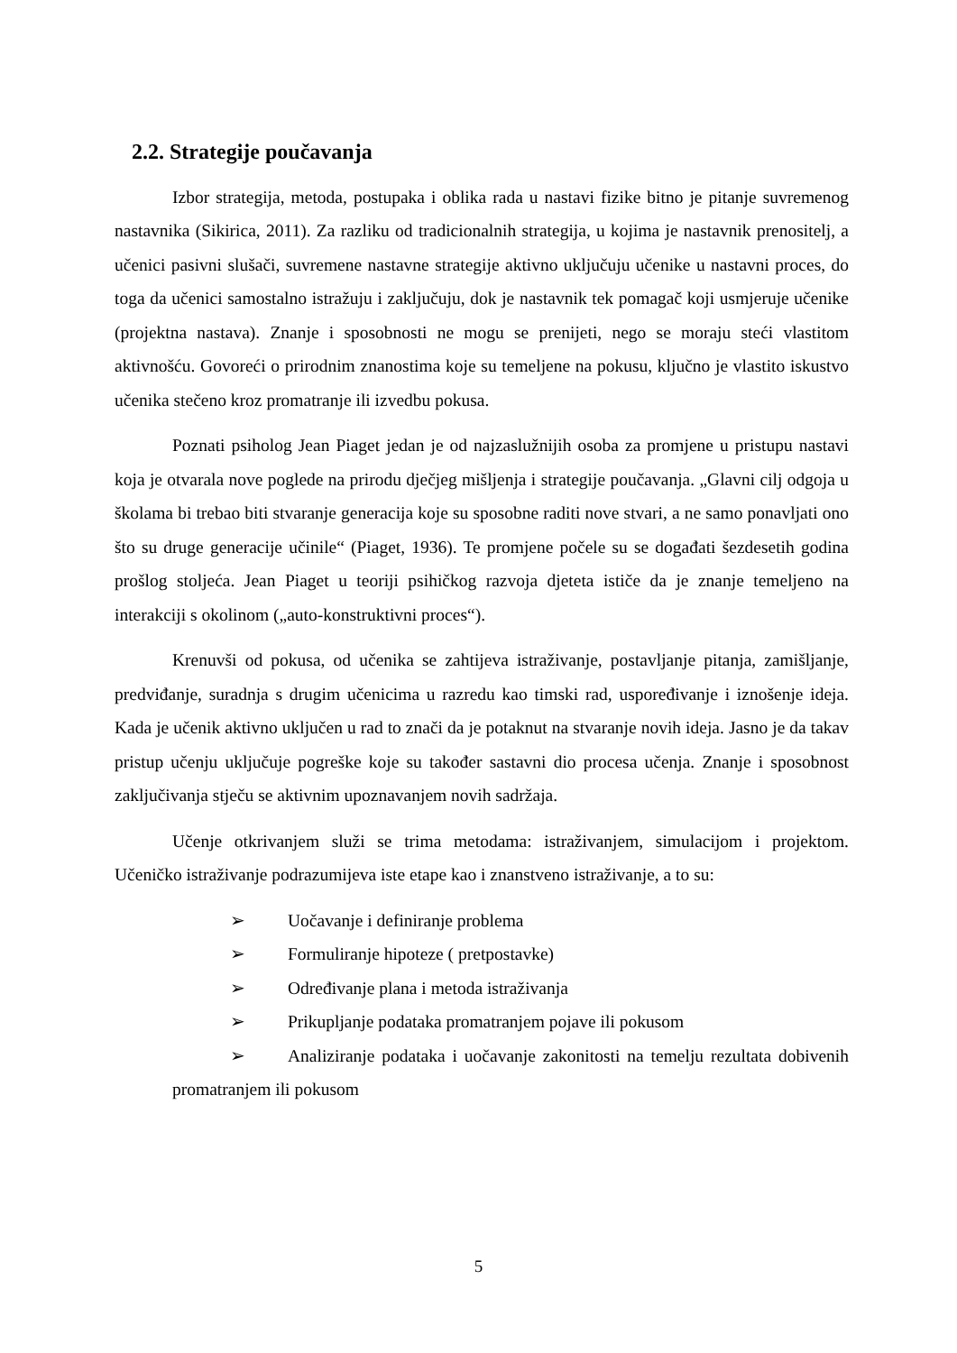2.2. Strategije poučavanja
Izbor strategija, metoda, postupaka i oblika rada u nastavi fizike bitno je pitanje suvremenog nastavnika (Sikirica, 2011). Za razliku od tradicionalnih strategija, u kojima je nastavnik prenositelj, a učenici pasivni slušači, suvremene nastavne strategije aktivno uključuju učenike u nastavni proces, do toga da učenici samostalno istražuju i zaključuju, dok je nastavnik tek pomagač koji usmjeruje učenike (projektna nastava). Znanje i sposobnosti ne mogu se prenijeti, nego se moraju steći vlastitom aktivnošću. Govoreći o prirodnim znanostima koje su temeljene na pokusu, ključno je vlastito iskustvo učenika stečeno kroz promatranje ili izvedbu pokusa.
Poznati psiholog Jean Piaget jedan je od najzaslužnijih osoba za promjene u pristupu nastavi koja je otvarala nove poglede na prirodu dječjeg mišljenja i strategije poučavanja. „Glavni cilj odgoja u školama bi trebao biti stvaranje generacija koje su sposobne raditi nove stvari, a ne samo ponavljati ono što su druge generacije učinile“ (Piaget, 1936). Te promjene počele su se događati šezdesetih godina prošlog stoljeća. Jean Piaget u teoriji psihičkog razvoja djeteta ističe da je znanje temeljeno na interakciji s okolinom („auto-konstruktivni proces“).
Krenuvši od pokusa, od učenika se zahtijeva istraživanje, postavljanje pitanja, zamišljanje, predviđanje, suradnja s drugim učenicima u razredu kao timski rad, uspoređivanje i iznošenje ideja. Kada je učenik aktivno uključen u rad to znači da je potaknut na stvaranje novih ideja. Jasno je da takav pristup učenju uključuje pogreške koje su također sastavni dio procesa učenja. Znanje i sposobnost zaključivanja stječu se aktivnim upoznavanjem novih sadržaja.
Učenje otkrivanjem služi se trima metodama: istraživanjem, simulacijom i projektom. Učeničko istraživanje podrazumijeva iste etape kao i znanstveno istraživanje, a to su:
➢ Uočavanje i definiranje problema
➢ Formuliranje hipoteze ( pretpostavke)
➢ Određivanje plana i metoda istraživanja
➢ Prikupljanje podataka promatranjem pojave ili pokusom
➢ Analiziranje podataka i uočavanje zakonitosti na temelju rezultata dobivenih promatranjem ili pokusom
5